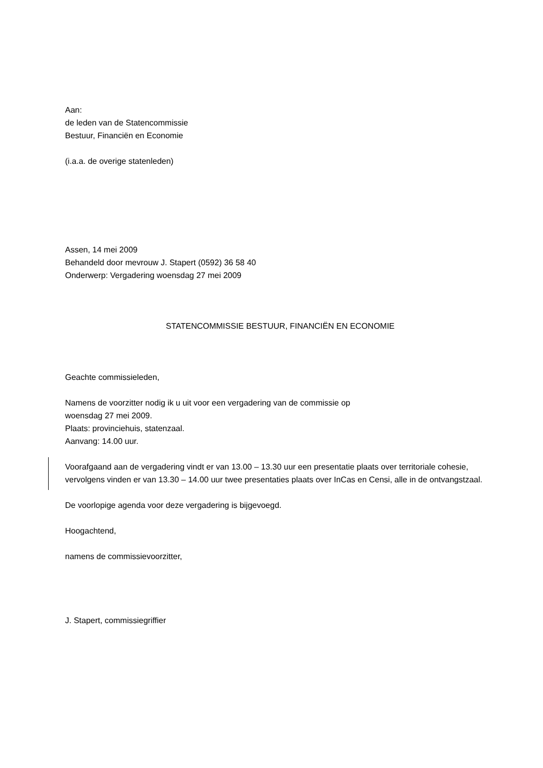Aan:
de leden van de Statencommissie
Bestuur, Financiën en Economie
(i.a.a. de overige statenleden)
Assen, 14 mei 2009
Behandeld door mevrouw J. Stapert (0592) 36 58 40
Onderwerp: Vergadering woensdag 27 mei 2009
STATENCOMMISSIE BESTUUR, FINANCIËN EN ECONOMIE
Geachte commissieleden,
Namens de voorzitter nodig ik u uit voor een vergadering van de commissie op
woensdag 27 mei 2009.
Plaats: provinciehuis, statenzaal.
Aanvang: 14.00 uur.
Voorafgaand aan de vergadering vindt er van 13.00 – 13.30 uur een presentatie plaats over territoriale cohesie, vervolgens vinden er van 13.30 – 14.00 uur twee presentaties plaats over InCas en Censi, alle in de ontvangstzaal.
De voorlopige agenda voor deze vergadering is bijgevoegd.
Hoogachtend,
namens de commissievoorzitter,
J. Stapert, commissiegriffier